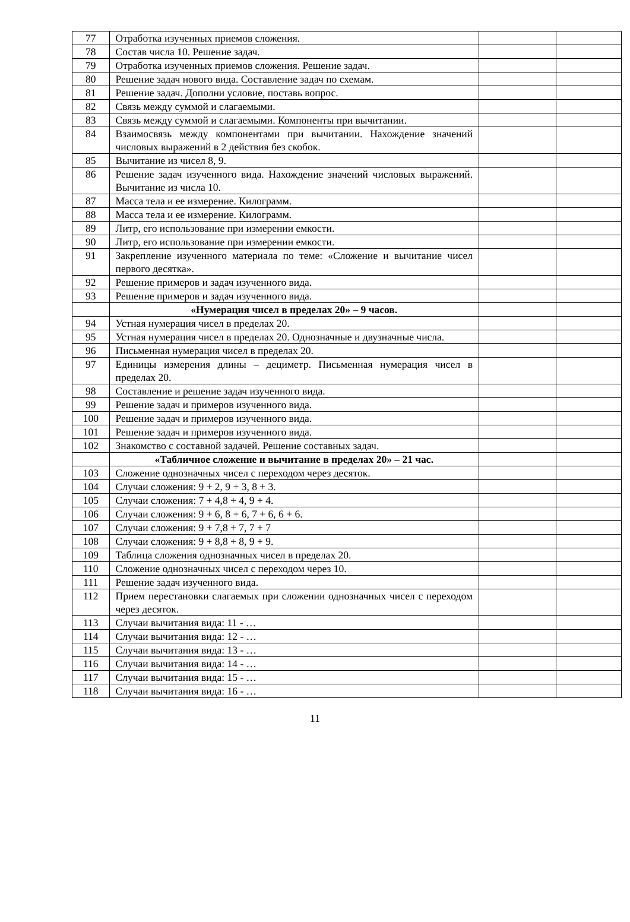| 77 | Отработка изученных приемов сложения. | | |
| 78 | Состав числа 10. Решение задач. | | |
| 79 | Отработка изученных приемов сложения. Решение задач. | | |
| 80 | Решение задач нового вида. Составление задач по схемам. | | |
| 81 | Решение задач. Дополни условие, поставь вопрос. | | |
| 82 | Связь между суммой и слагаемыми. | | |
| 83 | Связь между суммой и слагаемыми. Компоненты при вычитании. | | |
| 84 | Взаимосвязь между компонентами при вычитании. Нахождение значений числовых выражений в 2 действия без скобок. | | |
| 85 | Вычитание из чисел 8, 9. | | |
| 86 | Решение задач изученного вида. Нахождение значений числовых выражений. Вычитание из числа 10. | | |
| 87 | Масса тела и ее измерение. Килограмм. | | |
| 88 | Масса тела и ее измерение. Килограмм. | | |
| 89 | Литр, его использование при измерении емкости. | | |
| 90 | Литр, его использование при измерении емкости. | | |
| 91 | Закрепление изученного материала по теме: «Сложение и вычитание чисел первого десятка». | | |
| 92 | Решение примеров и задач изученного вида. | | |
| 93 | Решение примеров и задач изученного вида. | | |
| | «Нумерация чисел в пределах 20» – 9 часов. | | |
| 94 | Устная нумерация чисел в пределах 20. | | |
| 95 | Устная нумерация чисел в пределах 20. Однозначные и двузначные числа. | | |
| 96 | Письменная нумерация чисел в пределах 20. | | |
| 97 | Единицы измерения длины – дециметр. Письменная нумерация чисел в пределах 20. | | |
| 98 | Составление и решение задач изученного вида. | | |
| 99 | Решение задач и примеров изученного вида. | | |
| 100 | Решение задач и примеров изученного вида. | | |
| 101 | Решение задач и примеров изученного вида. | | |
| 102 | Знакомство с составной задачей. Решение составных задач. | | |
| | «Табличное сложение и вычитание в пределах 20» – 21 час. | | |
| 103 | Сложение однозначных чисел с переходом через десяток. | | |
| 104 | Случаи сложения: 9 + 2, 9 + 3, 8 + 3. | | |
| 105 | Случаи сложения: 7 + 4,8 + 4, 9 + 4. | | |
| 106 | Случаи сложения: 9 + 6, 8 + 6, 7 + 6, 6 + 6. | | |
| 107 | Случаи сложения: 9 + 7,8 + 7, 7 + 7 | | |
| 108 | Случаи сложения: 9 + 8,8 + 8, 9 + 9. | | |
| 109 | Таблица сложения однозначных чисел в пределах 20. | | |
| 110 | Сложение однозначных чисел с переходом через 10. | | |
| 111 | Решение задач изученного вида. | | |
| 112 | Прием перестановки слагаемых при сложении однозначных чисел с переходом через десяток. | | |
| 113 | Случаи вычитания вида: 11 - … | | |
| 114 | Случаи вычитания вида: 12 - … | | |
| 115 | Случаи вычитания вида: 13 - … | | |
| 116 | Случаи вычитания вида: 14 - … | | |
| 117 | Случаи вычитания вида: 15 - … | | |
| 118 | Случаи вычитания вида: 16 - … | | |
11